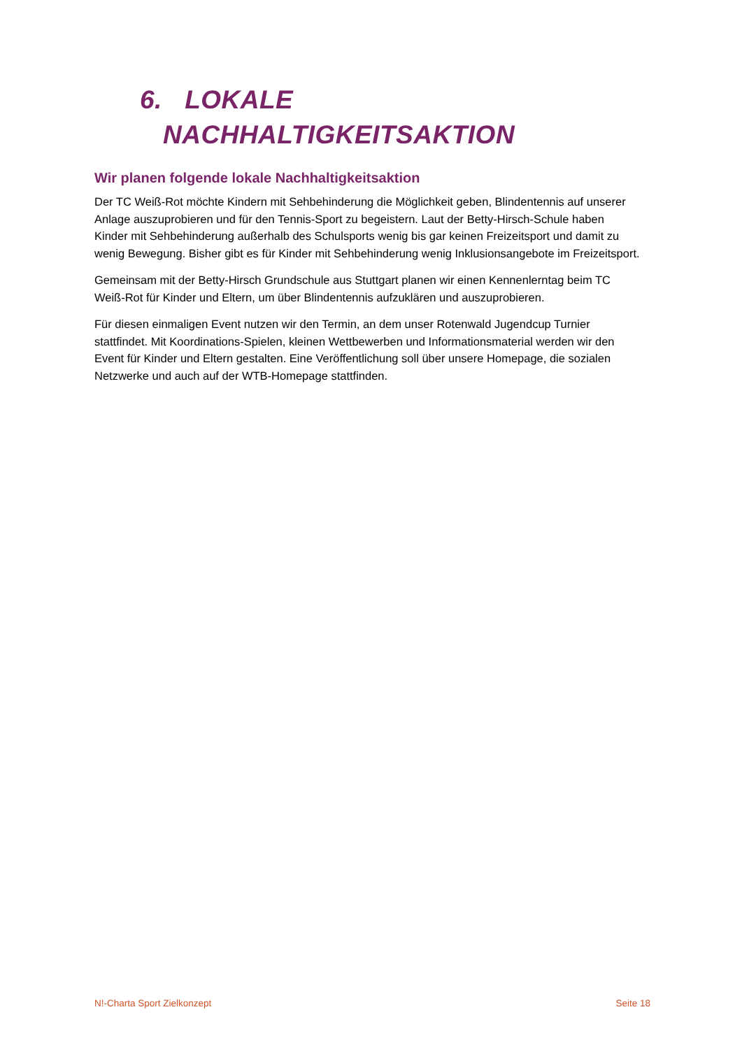6. LOKALE
NACHHALTIGKEITSAKTION
Wir planen folgende lokale Nachhaltigkeitsaktion
Der TC Weiß-Rot möchte Kindern mit Sehbehinderung die Möglichkeit geben, Blindentennis auf unserer Anlage auszuprobieren und für den Tennis-Sport zu begeistern. Laut der Betty-Hirsch-Schule haben Kinder mit Sehbehinderung außerhalb des Schulsports wenig bis gar keinen Freizeitsport und damit zu wenig Bewegung. Bisher gibt es für Kinder mit Sehbehinderung wenig Inklusionsangebote im Freizeitsport.
Gemeinsam mit der Betty-Hirsch Grundschule aus Stuttgart planen wir einen Kennenlerntag beim TC Weiß-Rot für Kinder und Eltern, um über Blindentennis aufzuklären und auszuprobieren.
Für diesen einmaligen Event nutzen wir den Termin, an dem unser Rotenwald Jugendcup Turnier stattfindet. Mit Koordinations-Spielen, kleinen Wettbewerben und Informationsmaterial werden wir den Event für Kinder und Eltern gestalten. Eine Veröffentlichung soll über unsere Homepage, die sozialen Netzwerke und auch auf der WTB-Homepage stattfinden.
N!-Charta Sport Zielkonzept Seite 18